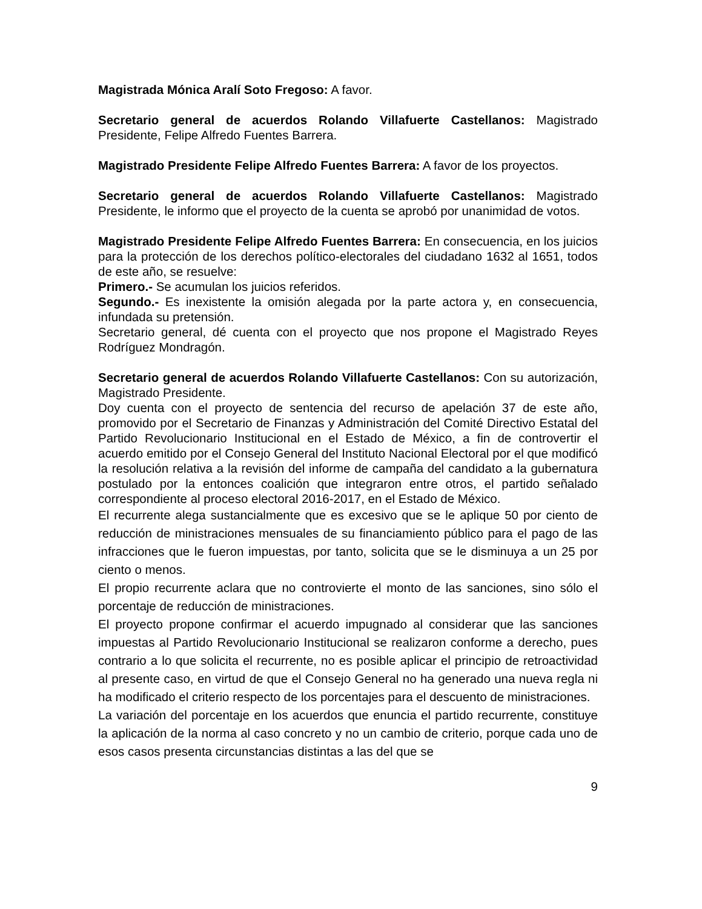Magistrada Mónica Aralí Soto Fregoso: A favor.
Secretario general de acuerdos Rolando Villafuerte Castellanos: Magistrado Presidente, Felipe Alfredo Fuentes Barrera.
Magistrado Presidente Felipe Alfredo Fuentes Barrera: A favor de los proyectos.
Secretario general de acuerdos Rolando Villafuerte Castellanos: Magistrado Presidente, le informo que el proyecto de la cuenta se aprobó por unanimidad de votos.
Magistrado Presidente Felipe Alfredo Fuentes Barrera: En consecuencia, en los juicios para la protección de los derechos político-electorales del ciudadano 1632 al 1651, todos de este año, se resuelve:
Primero.- Se acumulan los juicios referidos.
Segundo.- Es inexistente la omisión alegada por la parte actora y, en consecuencia, infundada su pretensión.
Secretario general, dé cuenta con el proyecto que nos propone el Magistrado Reyes Rodríguez Mondragón.
Secretario general de acuerdos Rolando Villafuerte Castellanos: Con su autorización, Magistrado Presidente.
Doy cuenta con el proyecto de sentencia del recurso de apelación 37 de este año, promovido por el Secretario de Finanzas y Administración del Comité Directivo Estatal del Partido Revolucionario Institucional en el Estado de México, a fin de controvertir el acuerdo emitido por el Consejo General del Instituto Nacional Electoral por el que modificó la resolución relativa a la revisión del informe de campaña del candidato a la gubernatura postulado por la entonces coalición que integraron entre otros, el partido señalado correspondiente al proceso electoral 2016-2017, en el Estado de México.
El recurrente alega sustancialmente que es excesivo que se le aplique 50 por ciento de reducción de ministraciones mensuales de su financiamiento público para el pago de las infracciones que le fueron impuestas, por tanto, solicita que se le disminuya a un 25 por ciento o menos.
El propio recurrente aclara que no controvierte el monto de las sanciones, sino sólo el porcentaje de reducción de ministraciones.
El proyecto propone confirmar el acuerdo impugnado al considerar que las sanciones impuestas al Partido Revolucionario Institucional se realizaron conforme a derecho, pues contrario a lo que solicita el recurrente, no es posible aplicar el principio de retroactividad al presente caso, en virtud de que el Consejo General no ha generado una nueva regla ni ha modificado el criterio respecto de los porcentajes para el descuento de ministraciones.
La variación del porcentaje en los acuerdos que enuncia el partido recurrente, constituye la aplicación de la norma al caso concreto y no un cambio de criterio, porque cada uno de esos casos presenta circunstancias distintas a las del que se
9